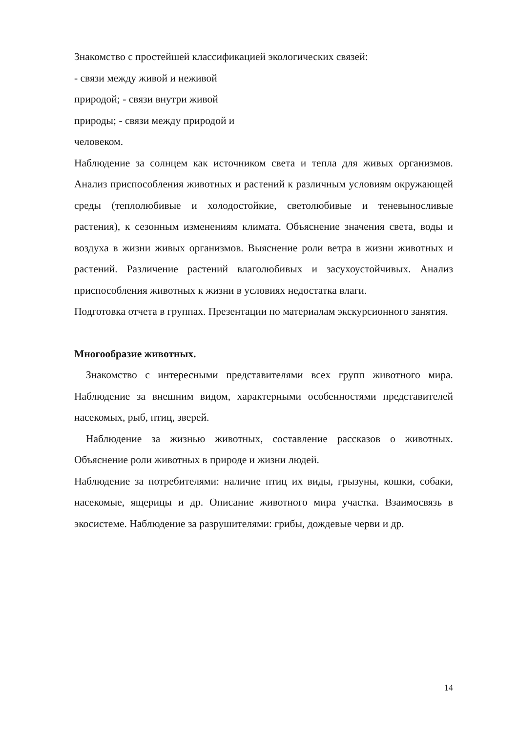Знакомство с простейшей классификацией экологических связей:
- связи между живой и неживой
природой; - связи внутри живой
природы; - связи между природой и
человеком.
Наблюдение за солнцем как источником света и тепла для живых организмов. Анализ приспособления животных и растений к различным условиям окружающей среды (теплолюбивые и холодостойкие, светолюбивые и теневыносливые растения), к сезонным изменениям климата. Объяснение значения света, воды и воздуха в жизни живых организмов. Выяснение роли ветра в жизни животных и растений. Различение растений влаголюбивых и засухоустойчивых. Анализ приспособления животных к жизни в условиях недостатка влаги.
Подготовка отчета в группах. Презентации по материалам экскурсионного занятия.
Многообразие животных.
Знакомство с интересными представителями всех групп животного мира. Наблюдение за внешним видом, характерными особенностями представителей насекомых, рыб, птиц, зверей.
Наблюдение за жизнью животных, составление рассказов о животных. Объяснение роли животных в природе и жизни людей.
Наблюдение за потребителями: наличие птиц их виды, грызуны, кошки, собаки, насекомые, ящерицы и др. Описание животного мира участка. Взаимосвязь в экосистеме. Наблюдение за разрушителями: грибы, дождевые черви и др.
14